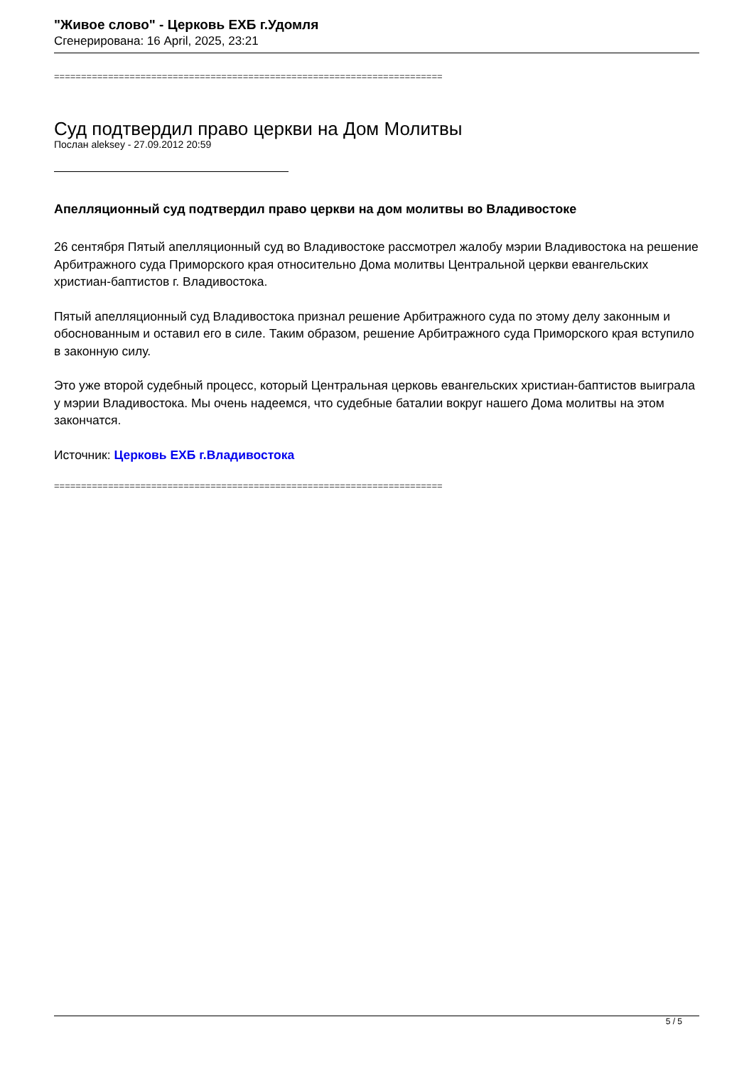"Живое слово" - Церковь ЕХБ г.Удомля
Сгенерирована: 16 April, 2025, 23:21
========================================================================
Суд подтвердил право церкви на Дом Молитвы
Послан aleksey - 27.09.2012 20:59
Апелляционный суд подтвердил право церкви на дом молитвы во Владивостоке
26 сентября Пятый апелляционный суд во Владивостоке рассмотрел жалобу мэрии Владивостока на решение Арбитражного суда Приморского края относительно Дома молитвы Центральной церкви евангельских христиан-баптистов г. Владивостока.
Пятый апелляционный суд Владивостока признал решение Арбитражного суда по этому делу законным и обоснованным и оставил его в силе. Таким образом, решение Арбитражного суда Приморского края вступило в законную силу.
Это уже второй судебный процесс, который Центральная церковь евангельских христиан-баптистов выиграла у мэрии Владивостока. Мы очень надеемся, что судебные баталии вокруг нашего Дома молитвы на этом закончатся.
Источник: Церковь ЕХБ г.Владивостока
========================================================================
5 / 5